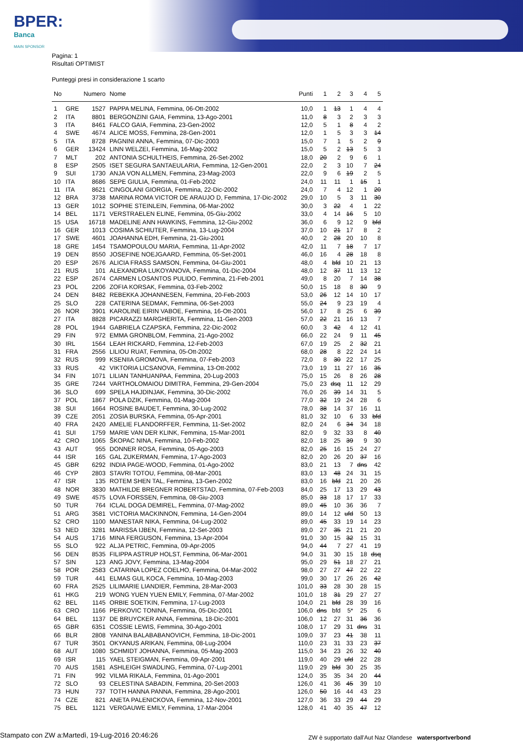BPER:
Banca
MAIN SPONSOR
Pagina: 1
Risultati OPTIMIST
Punteggi presi in considerazione 1 scarto
| No | | Numero | Nome | Punti | 1 | 2 | 3 | 4 | 5 |
| --- | --- | --- | --- | --- | --- | --- | --- | --- | --- |
| 1 | GRE | 1527 | PAPPA MELINA, Femmina, 06-Ott-2002 | 10,0 | 1 | 13 | 1 | 4 | 4 |
| 2 | ITA | 8801 | BERGONZINI GAIA, Femmina, 13-Ago-2001 | 11,0 | 8 | 3 | 2 | 3 | 3 |
| 3 | ITA | 8461 | FALCO GAIA, Femmina, 23-Gen-2002 | 12,0 | 5 | 1 | 8 | 4 | 2 |
| 4 | SWE | 4674 | ALICE MOSS, Femmina, 28-Gen-2001 | 12,0 | 1 | 5 | 3 | 3 | 14 |
| 5 | ITA | 8728 | PAGNINI ANNA, Femmina, 07-Dic-2003 | 15,0 | 7 | 1 | 5 | 2 | 9 |
| 6 | GER | 13424 | LINN WELZEI, Femmina, 16-Mag-2002 | 15,0 | 5 | 2 | 13 | 5 | 3 |
| 7 | MLT | 202 | ANTONIA SCHULTHEIS, Femmina, 26-Set-2002 | 18,0 | 20 | 2 | 9 | 6 | 1 |
| 8 | ESP | 2505 | ISET SEGURA SANTAEULARIA, Femmina, 12-Gen-2001 | 22,0 | 2 | 3 | 10 | 7 | 24 |
| 9 | SUI | 1730 | ANJA VON ALLMEN, Femmina, 23-Mag-2003 | 22,0 | 9 | 6 | 19 | 2 | 5 |
| 10 | ITA | 8686 | SEPE GIULIA, Femmina, 01-Feb-2002 | 24,0 | 11 | 11 | 1 | 15 | 1 |
| 11 | ITA | 8621 | CINGOLANI GIORGIA, Femmina, 22-Dic-2002 | 24,0 | 7 | 4 | 12 | 1 | 20 |
| 12 | BRA | 3738 | MARINA ROMA VICTOR DE ARAUJO D, Femmina, 17-Dic-2002 | 29,0 | 10 | 5 | 3 | 11 | 30 |
| 13 | GER | 1012 | SOPHIE STEINLEIN, Femmina, 06-Mar-2002 | 30,0 | 3 | 22 | 4 | 1 | 22 |
| 14 | BEL | 1171 | VERSTRAELEN ELINE, Femmina, 05-Giu-2002 | 33,0 | 4 | 14 | 16 | 5 | 10 |
| 15 | USA | 16718 | MADELINE ANN HAWKINS, Femmina, 12-Giu-2002 | 36,0 | 6 | 9 | 12 | 9 | bfd |
| 16 | GER | 1013 | COSIMA SCHIUTER, Femmina, 13-Lug-2004 | 37,0 | 10 | 21 | 17 | 8 | 2 |
| 17 | SWE | 4601 | JOAHANNA EDH, Femmina, 21-Giu-2001 | 40,0 | 2 | 28 | 20 | 10 | 8 |
| 18 | GRE | 1454 | TSAMOPOULOU MARIA, Femmina, 11-Apr-2002 | 42,0 | 11 | 7 | 18 | 7 | 17 |
| 19 | DEN | 8550 | JOSEFINE NOEJGAARD, Femmina, 05-Set-2001 | 46,0 | 16 | 4 | 28 | 18 | 8 |
| 20 | ESP | 2676 | ALICIA FRASS SAMSON, Femmina, 04-Giu-2001 | 48,0 | 4 | bfd | 10 | 21 | 13 |
| 21 | RUS | 101 | ALEXANDRA LUKOYANOVA, Femmina, 01-Dic-2004 | 48,0 | 12 | 37 | 11 | 13 | 12 |
| 22 | ESP | 2674 | CARMEN LOSANTOS PULIDO, Femmina, 21-Feb-2001 | 49,0 | 8 | 20 | 7 | 14 | 38 |
| 23 | POL | 2206 | ZOFIA KORSAK, Femmina, 03-Feb-2002 | 50,0 | 15 | 18 | 8 | 30 | 9 |
| 24 | DEN | 8482 | REBEKKA JOHANNESEN, Femmina, 20-Feb-2003 | 53,0 | 26 | 12 | 14 | 10 | 17 |
| 25 | SLO | 228 | CATERINA SEDMAK, Femmina, 06-Set-2003 | 55,0 | 24 | 9 | 23 | 19 | 4 |
| 26 | NOR | 3901 | KAROLINE EIRIN VABOE, Femmina, 16-Ott-2001 | 56,0 | 17 | 8 | 25 | 6 | 39 |
| 27 | ITA | 8828 | PICARAZZI MARGHERITA, Femmina, 11-Gen-2003 | 57,0 | 22 | 21 | 16 | 13 | 7 |
| 28 | POL | 1944 | GABRIELA CZAPSKA, Femmina, 22-Dic-2002 | 60,0 | 3 | 42 | 4 | 12 | 41 |
| 29 | FIN | 972 | EMMA GRONBLOM, Femmina, 21-Ago-2002 | 66,0 | 22 | 24 | 9 | 11 | 45 |
| 30 | IRL | 1564 | LEAH RICKARD, Femmina, 12-Feb-2003 | 67,0 | 19 | 25 | 2 | 32 | 21 |
| 31 | FRA | 2556 | LILIOU RUAT, Femmina, 05-Ott-2002 | 68,0 | 28 | 8 | 22 | 24 | 14 |
| 32 | RUS | 999 | KSENIIA GROMOVA, Femmina, 07-Feb-2003 | 72,0 | 8 | 30 | 22 | 17 | 25 |
| 33 | RUS | 42 | VIKTORIA LICSANOVA, Femmina, 13-Ott-2002 | 73,0 | 19 | 11 | 27 | 16 | 35 |
| 34 | FIN | 1071 | LILIAN TANHUANPAA, Femmina, 20-Lug-2003 | 75,0 | 15 | 26 | 8 | 26 | 28 |
| 35 | GRE | 7244 | VARTHOLOMAIOU DIMITRA, Femmina, 29-Gen-2004 | 75,0 | 23 | dsq | 11 | 12 | 29 |
| 36 | SLO | 699 | SPELA HAJDINJAK, Femmina, 30-Dic-2002 | 76,0 | 26 | 39 | 14 | 31 | 5 |
| 37 | POL | 1867 | POLA DZIK, Femmina, 01-Mag-2004 | 77,0 | 32 | 19 | 24 | 28 | 6 |
| 38 | SUI | 1664 | ROSINE BAUDET, Femmina, 30-Lug-2002 | 78,0 | 38 | 14 | 37 | 16 | 11 |
| 39 | CZE | 2051 | ZOSIA BURSKA, Femmina, 05-Apr-2001 | 81,0 | 32 | 10 | 6 | 33 | bfd |
| 40 | FRA | 2420 | AMELIE FLANDORFFER, Femmina, 11-Set-2002 | 82,0 | 24 | 6 | 34 | 34 | 18 |
| 41 | SUI | 1759 | MARIE VAN DER KLINK, Femmina, 15-Mar-2001 | 82,0 | 9 | 32 | 33 | 8 | 40 |
| 42 | CRO | 1065 | ŠKOPAC NINA, Femmina, 10-Feb-2002 | 82,0 | 18 | 25 | 39 | 9 | 30 |
| 43 | AUT | 955 | DONNER ROSA, Femmina, 05-Ago-2003 | 82,0 | 25 | 16 | 15 | 24 | 27 |
| 44 | ISR | 165 | GAL ZUKERMAN, Femmina, 17-Ago-2003 | 82,0 | 20 | 26 | 20 | 37 | 16 |
| 45 | GBR | 6292 | INDIA PAGE-WOOD, Femmina, 01-Ago-2002 | 83,0 | 21 | 13 | 7 | dns | 42 |
| 46 | CYP | 2803 | STAVRI TOTOU, Femmina, 08-Mar-2001 | 83,0 | 13 | 48 | 24 | 31 | 15 |
| 47 | ISR | 135 | ROTEM SHEN TAL, Femmina, 13-Gen-2002 | 83,0 | 16 | bfd | 21 | 20 | 26 |
| 48 | NOR | 3830 | MATHILDE BREGNER ROBERTSTAD, Femmina, 07-Feb-2003 | 84,0 | 25 | 17 | 13 | 29 | 43 |
| 49 | SWE | 4575 | LOVA FORSSEN, Femmina, 08-Giu-2003 | 85,0 | 33 | 18 | 17 | 17 | 33 |
| 50 | TUR | 764 | ICLAL DOGA DEMIREL, Femmina, 07-Mag-2002 | 89,0 | 45 | 10 | 36 | 36 | 7 |
| 51 | ARG | 3581 | VICTORIA MACKINNON, Femmina, 14-Gen-2004 | 89,0 | 14 | 12 | ufd | 50 | 13 |
| 52 | CRO | 1100 | MANESTAR NIKA, Femmina, 04-Lug-2002 | 89,0 | 45 | 33 | 19 | 14 | 23 |
| 53 | NED | 3281 | MARISSA IJBEN, Femmina, 12-Set-2003 | 89,0 | 27 | 35 | 21 | 21 | 20 |
| 54 | AUS | 1716 | MINA FERGUSON, Femmina, 13-Apr-2004 | 91,0 | 30 | 15 | 32 | 15 | 31 |
| 55 | SLO | 922 | ALJA PETRIC, Femmina, 09-Apr-2005 | 94,0 | 44 | 7 | 27 | 41 | 19 |
| 56 | DEN | 8535 | FILIPPA ASTRUP HOLST, Femmina, 06-Mar-2001 | 94,0 | 31 | 30 | 15 | 18 | dsq |
| 57 | SIN | 123 | ANG JOVY, Femmina, 13-Mag-2004 | 95,0 | 29 | 51 | 18 | 27 | 21 |
| 58 | POR | 2583 | CATARINA LOPEZ COELHO, Femmina, 04-Mar-2002 | 98,0 | 27 | 27 | 47 | 22 | 22 |
| 59 | TUR | 441 | ELMAS GUL KOCA, Femmina, 10-Mag-2003 | 99,0 | 30 | 17 | 26 | 26 | 42 |
| 60 | FRA | 2525 | LILIMARIE LIANDIER, Femmina, 28-Mar-2003 | 101,0 | 33 | 28 | 30 | 28 | 15 |
| 61 | HKG | 219 | WONG YUEN YUEN EMILY, Femmina, 07-Mar-2002 | 101,0 | 18 | 31 | 29 | 27 | 27 |
| 62 | BEL | 1145 | ORBIE SOETKIN, Femmina, 17-Lug-2003 | 104,0 | 21 | bfd | 28 | 39 | 16 |
| 63 | CRO | 1166 | PERKOVIC TONINA, Femmina, 05-Dic-2001 | 106,0 | dns | bfd | 5* | 25 | 6 |
| 64 | BEL | 1137 | DE BRUYCKER ANNA, Femmina, 18-Dic-2001 | 106,0 | 12 | 27 | 31 | 36 | 36 |
| 65 | GBR | 6351 | COSSIE LEWIS, Femmina, 30-Ago-2001 | 108,0 | 17 | 29 | 31 | dns | 31 |
| 66 | BLR | 2808 | YANINA BALABABANOVICH, Femmina, 18-Dic-2001 | 109,0 | 37 | 23 | 41 | 38 | 11 |
| 67 | TUR | 3501 | OKYANUS ARIKAN, Femmina, 08-Lug-2004 | 110,0 | 23 | 31 | 33 | 23 | 37 |
| 68 | AUT | 1080 | SCHMIDT JOHANNA, Femmina, 05-Mag-2003 | 115,0 | 34 | 23 | 26 | 32 | 40 |
| 69 | ISR | 115 | YAEL STEIGMAN, Femmina, 09-Apr-2001 | 119,0 | 40 | 29 | ufd | 22 | 28 |
| 70 | AUS | 1581 | ASHLEIGH SWADLING, Femmina, 07-Lug-2001 | 119,0 | 29 | bfd | 30 | 25 | 35 |
| 71 | FIN | 992 | VILMA RIKALA, Femmina, 01-Ago-2001 | 124,0 | 35 | 35 | 34 | 20 | 44 |
| 72 | SLO | 93 | CELESTINA SABADIN, Femmina, 20-Set-2003 | 126,0 | 41 | 36 | 45 | 39 | 10 |
| 73 | HUN | 737 | TOTH HANNA PANNA, Femmina, 28-Ago-2001 | 126,0 | 50 | 16 | 44 | 43 | 23 |
| 74 | CZE | 821 | ANETA PALENICKOVA, Femmina, 12-Nov-2001 | 127,0 | 36 | 33 | 29 | 44 | 29 |
| 75 | BEL | 1121 | VERGAUWE EMILY, Femmina, 17-Mar-2004 | 128,0 | 41 | 40 | 35 | 47 | 12 |
Stampato con ZW a:Martedì, 19-Lug-2016 20:46:26
ZW è supportato dall'Aut Naz Olandese watersportverbond